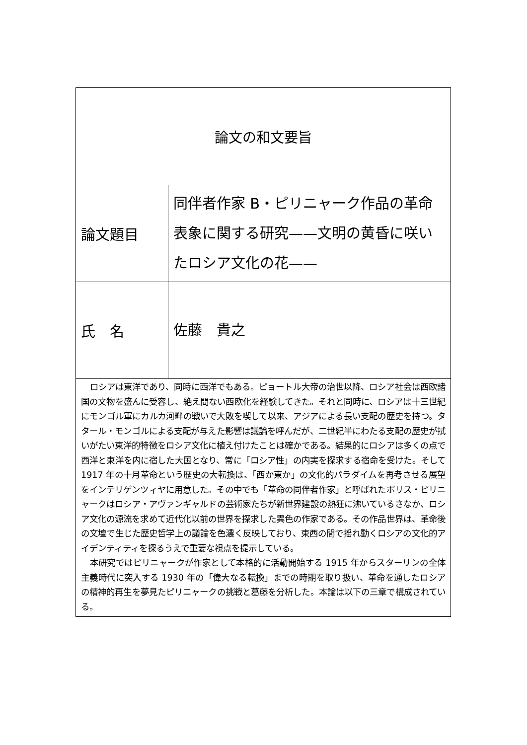| 論文の和文要旨 | |
| 論文題目 | 同伴者作家 B・ピリニャーク作品の革命表象に関する研究——文明の黄昏に咲いたロシア文化の花—— |
| 氏 名 | 佐藤 貴之 |
| ロシアは東洋であり、同時に西洋でもある。ピョートル大帝の治世以降、ロシア社会は西欧諸国の文物を盛んに受容し、絶え間ない西欧化を経験してきた。それと同時に、ロシアは十三世紀にモンゴル軍にカルカ河畔の戦いで大敗を喫して以来、アジアによる長い支配の歴史を持つ。タタール・モンゴルによる支配が与えた影響は議論を呼んだが、二世紀半にわたる支配の歴史が拭いがたい東洋的特徴をロシア文化に植え付けたことは確かである。結果的にロシアは多くの点で西洋と東洋を内に宿した大国となり、常に「ロシア性」の内実を探求する宿命を受けた。そして 1917 年の十月革命という歴史の大転換は、「西か東か」の文化的パラダイムを再考させる展望をインテリゲンツィヤに用意した。その中でも「革命の同伴者作家」と呼ばれたボリス・ピリニャークはロシア・アヴァンギャルドの芸術家たちが新世界建設の熱狂に沸いているさなか、ロシア文化の源流を求めて近代化以前の世界を探求した異色の作家である。その作品世界は、革命後の文壇で生じた歴史哲学上の議論を色濃く反映しており、東西の間で揺れ動くロシアの文化的アイデンティティを探るうえで重要な視点を提示している。 本研究ではピリニャークが作家として本格的に活動開始する 1915 年からスターリンの全体主義時代に突入する 1930 年の「偉大なる転換」までの時期を取り扱い、革命を通したロシアの精神的再生を夢見たピリニャークの挑戦と葛藤を分析した。本論は以下の三章で構成されている。 | |